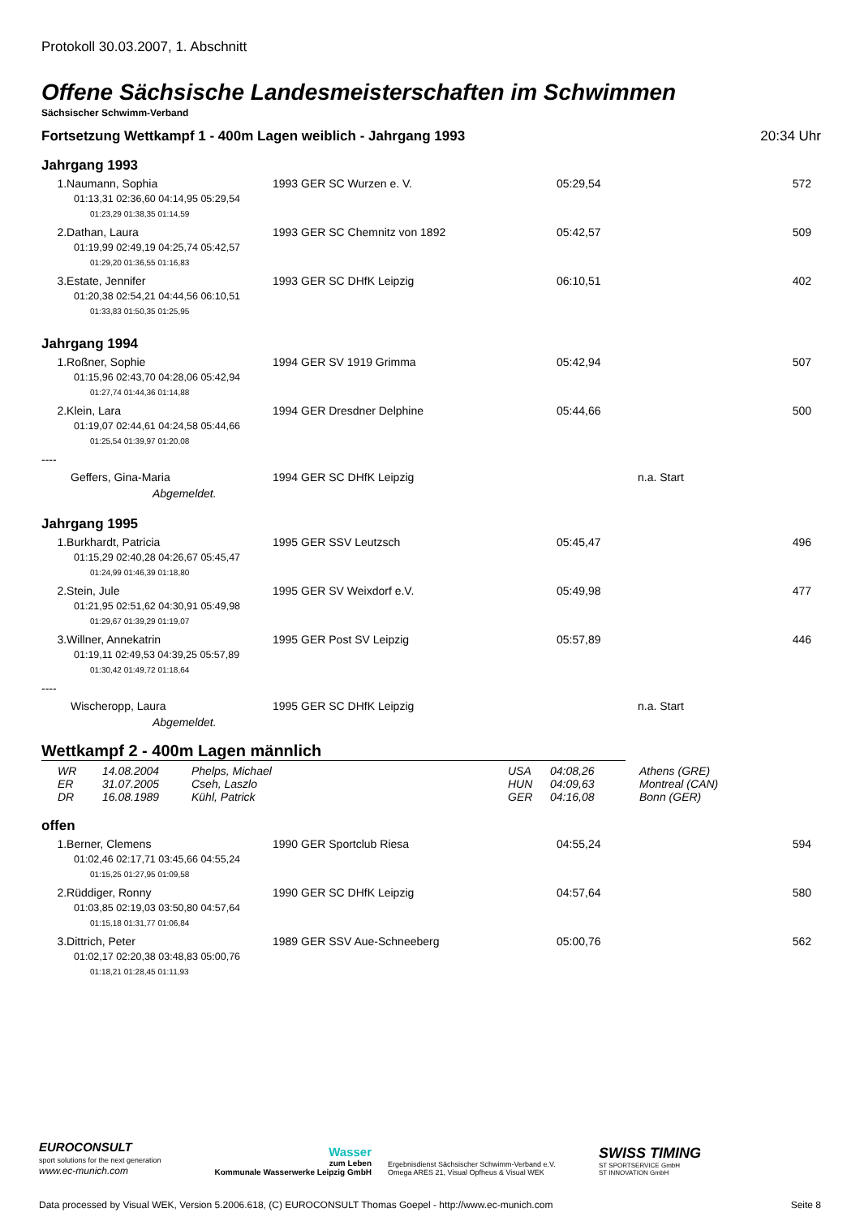Protokoll 30.03.2007, 1. Abschnitt
Offene Sächsische Landesmeisterschaften im Schwimmen
Sächsischer Schwimm-Verband
Fortsetzung Wettkampf 1 - 400m Lagen weiblich - Jahrgang 1993 20:34 Uhr
Jahrgang 1993
| 1.Naumann, Sophia | 1993 GER SC Wurzen e. V. | 05:29,54 | 572 |
| 01:13,31 02:36,60 04:14,95 05:29,54 | | | |
| 01:23,29 01:38,35 01:14,59 | | | |
| 2.Dathan, Laura | 1993 GER SC Chemnitz von 1892 | 05:42,57 | 509 |
| 01:19,99 02:49,19 04:25,74 05:42,57 | | | |
| 01:29,20 01:36,55 01:16,83 | | | |
| 3.Estate, Jennifer | 1993 GER SC DHfK Leipzig | 06:10,51 | 402 |
| 01:20,38 02:54,21 04:44,56 06:10,51 | | | |
| 01:33,83 01:50,35 01:25,95 | | | |
Jahrgang 1994
| 1.Roßner, Sophie | 1994 GER SV 1919 Grimma | 05:42,94 | 507 |
| 01:15,96 02:43,70 04:28,06 05:42,94 | | | |
| 01:27,74 01:44,36 01:14,88 | | | |
| 2.Klein, Lara | 1994 GER Dresdner Delphine | 05:44,66 | 500 |
| 01:19,07 02:44,61 04:24,58 05:44,66 | | | |
| 01:25,54 01:39,97 01:20,08 | | | |
| ---- | | | |
| Geffers, Gina-Maria | 1994 GER SC DHfK Leipzig | n.a. Start | |
| Abgemeldet. | | | |
Jahrgang 1995
| 1.Burkhardt, Patricia | 1995 GER SSV Leutzsch | 05:45,47 | 496 |
| 01:15,29 02:40,28 04:26,67 05:45,47 | | | |
| 01:24,99 01:46,39 01:18,80 | | | |
| 2.Stein, Jule | 1995 GER SV Weixdorf e.V. | 05:49,98 | 477 |
| 01:21,95 02:51,62 04:30,91 05:49,98 | | | |
| 01:29,67 01:39,29 01:19,07 | | | |
| 3.Willner, Annekatrin | 1995 GER Post SV Leipzig | 05:57,89 | 446 |
| 01:19,11 02:49,53 04:39,25 05:57,89 | | | |
| 01:30,42 01:49,72 01:18,64 | | | |
| ---- | | | |
| Wischeropp, Laura | 1995 GER SC DHfK Leipzig | n.a. Start | |
| Abgemeldet. | | | |
Wettkampf 2 - 400m Lagen männlich
| WR | 14.08.2004 | Phelps, Michael | USA | 04:08,26 | Athens (GRE) |
| ER | 31.07.2005 | Cseh, Laszlo | HUN | 04:09,63 | Montreal (CAN) |
| DR | 16.08.1989 | Kühl, Patrick | GER | 04:16,08 | Bonn (GER) |
offen
| 1.Berner, Clemens | 1990 GER Sportclub Riesa | 04:55,24 | 594 |
| 01:02,46 02:17,71 03:45,66 04:55,24 | | | |
| 01:15,25 01:27,95 01:09,58 | | | |
| 2.Rüddiger, Ronny | 1990 GER SC DHfK Leipzig | 04:57,64 | 580 |
| 01:03,85 02:19,03 03:50,80 04:57,64 | | | |
| 01:15,18 01:31,77 01:06,84 | | | |
| 3.Dittrich, Peter | 1989 GER SSV Aue-Schneeberg | 05:00,76 | 562 |
| 01:02,17 02:20,38 03:48,83 05:00,76 | | | |
| 01:18,21 01:28,45 01:11,93 | | | |
EUROCONSULT
sport solutions for the next generation
www.ec-munich.com
Wasser
zum Leben
Kommunale Wasserwerke Leipzig GmbH
Ergebnisdienst Sächsischer Schwimm-Verband e.V.
Omega ARES 21, Visual Opfheus & Visual WEK
SWISS TIMING
ST SPORTSERVICE GmbH
ST INNOVATION GmbH
Data processed by Visual WEK, Version 5.2006.618, (C) EUROCONSULT Thomas Goepel - http://www.ec-munich.com Seite 8